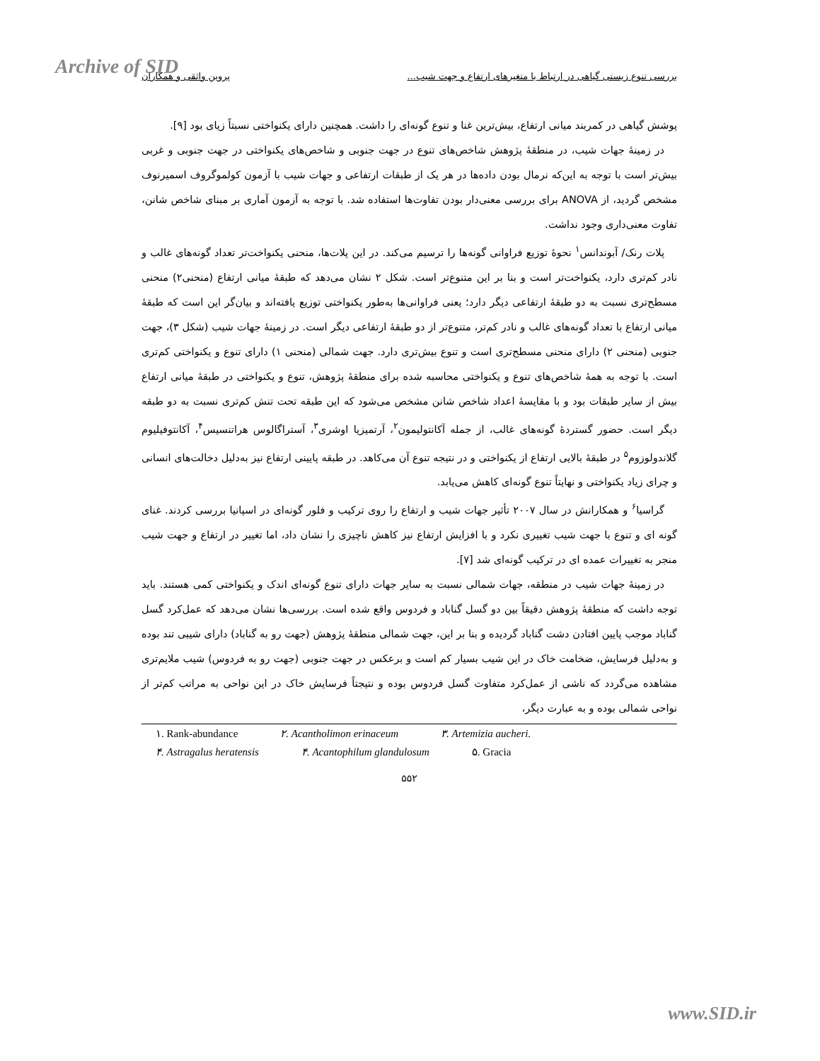Archive of SID بررسی تنوع زیستی گیاهی در ارتباط با متغیرهای ارتفاع و جهت شیب... پروین واثقی و همکاران
پوشش گیاهی در کمربند میانی ارتفاع، بیش‌ترین غنا و تنوع گونه‌ای را داشت. همچنین دارای یکنواختی نسبتاً زیای بود [۹].
در زمینهٔ جهات شیب، در منطقهٔ پژوهش شاخص‌های تنوع در جهت جنوبی و شاخص‌های یکنواختی در جهت جنوبی و غربی بیش‌تر است با توجه به این‌که نرمال بودن داده‌ها در هر یک از طبقات ارتفاعی و جهات شیب با آزمون کولموگروف اسمیرنوف مشخص گردید، از ANOVA برای بررسی معنی‌دار بودن تفاوت‌ها استفاده شد. با توجه به آزمون آماری بر مبنای شاخص شانن، تفاوت معنی‌داری وجود نداشت.
پلات رنک/ آبوندانس<sup>۱</sup> نحوهٔ توزیع فراوانی گونه‌ها را ترسیم می‌کند. در این پلات‌ها، منحنی یکنواخت‌تر تعداد گونه‌های غالب و نادر کم‌تری دارد، یکنواخت‌تر است و بنا بر این متنوع‌تر است. شکل ۲ نشان می‌دهد که طبقهٔ میانی ارتفاع (منحنی۲) منحنی مسطح‌تری نسبت به دو طبقهٔ ارتفاعی دیگر دارد؛ یعنی فراوانی‌ها به‌طور یکنواختی توزیع یافته‌اند و بیان‌گر این است که طبقهٔ میانی ارتفاع با تعداد گونه‌های غالب و نادر کم‌تر، متنوع‌تر از دو طبقهٔ ارتفاعی دیگر است. در زمینهٔ جهات شیب (شکل ۳)، جهت جنوبی (منحنی ۲) دارای منحنی مسطح‌تری است و تنوع بیش‌تری دارد. جهت شمالی (منحنی ۱) دارای تنوع و یکنواختی کم‌تری است. با توجه به همهٔ شاخص‌های تنوع و یکنواختی محاسبه شده برای منطقهٔ پژوهش، تنوع و یکنواختی در طبقهٔ میانی ارتفاع بیش از سایر طبقات بود و با مقایسهٔ اعداد شاخص شانن مشخص می‌شود که این طبقه تحت تنش کم‌تری نسبت به دو طبقه دیگر است. حضور گستردهٔ گونه‌های غالب، از جمله آکانتولیمون<sup>۲</sup>، آرتمیزیا اوشری<sup>۳</sup>، آستراگالوس هراتنسیس<sup>۴</sup>، آکانتوفیلیوم گلاندولوزوم<sup>۵</sup> در طبقهٔ بالایی ارتفاع از یکنواختی و در نتیجه تنوع آن می‌کاهد. در طبقه پایینی ارتفاع نیز به‌دلیل دخالت‌های انسانی و چرای زیاد یکنواختی و نهایتاً تنوع گونه‌ای کاهش می‌یابد.
گراسیا<sup>۶</sup> و همکارانش در سال ۲۰۰۷ تأثیر جهات شیب و ارتفاع را روی ترکیب و فلور گونه‌ای در اسپانیا بررسی کردند. غنای گونه ای و تنوع با جهت شیب تغییری نکرد و با افزایش ارتفاع نیز کاهش ناچیزی را نشان داد، اما تغییر در ارتفاع و جهت شیب منجر به تغییرات عمده ای در ترکیب گونه‌ای شد [۷].
در زمینهٔ جهات شیب در منطقه، جهات شمالی نسبت به سایر جهات دارای تنوع گونه‌ای اندک و یکنواختی کمی هستند. باید توجه داشت که منطقهٔ پژوهش دقیقاً بین دو گسل گناباد و فردوس واقع شده است. بررسی‌ها نشان می‌دهد که عمل‌کرد گسل گناباد موجب پایین افتادن دشت گناباد گردیده و بنا بر این، جهت شمالی منطقهٔ پژوهش (جهت رو به گناباد) دارای شیبی تند بوده و به‌دلیل فرسایش، ضخامت خاک در این شیب بسیار کم است و برعکس در جهت جنوبی (جهت رو به فردوس) شیب ملایم‌تری مشاهده می‌گردد که ناشی از عمل‌کرد متفاوت گسل فردوس بوده و نتیجتاً فرسایش خاک در این نواحی به مراتب کم‌تر از نواحی شمالی بوده و به عبارت دیگر،
۱. Rank-abundance ۲. Acantholimon erinaceum ۳. Artemizia aucheri.
۴. Astragalus heratensis ۴. Acantophilum glandulosum ۵. Gracia
۵۵۲
www.SID.ir